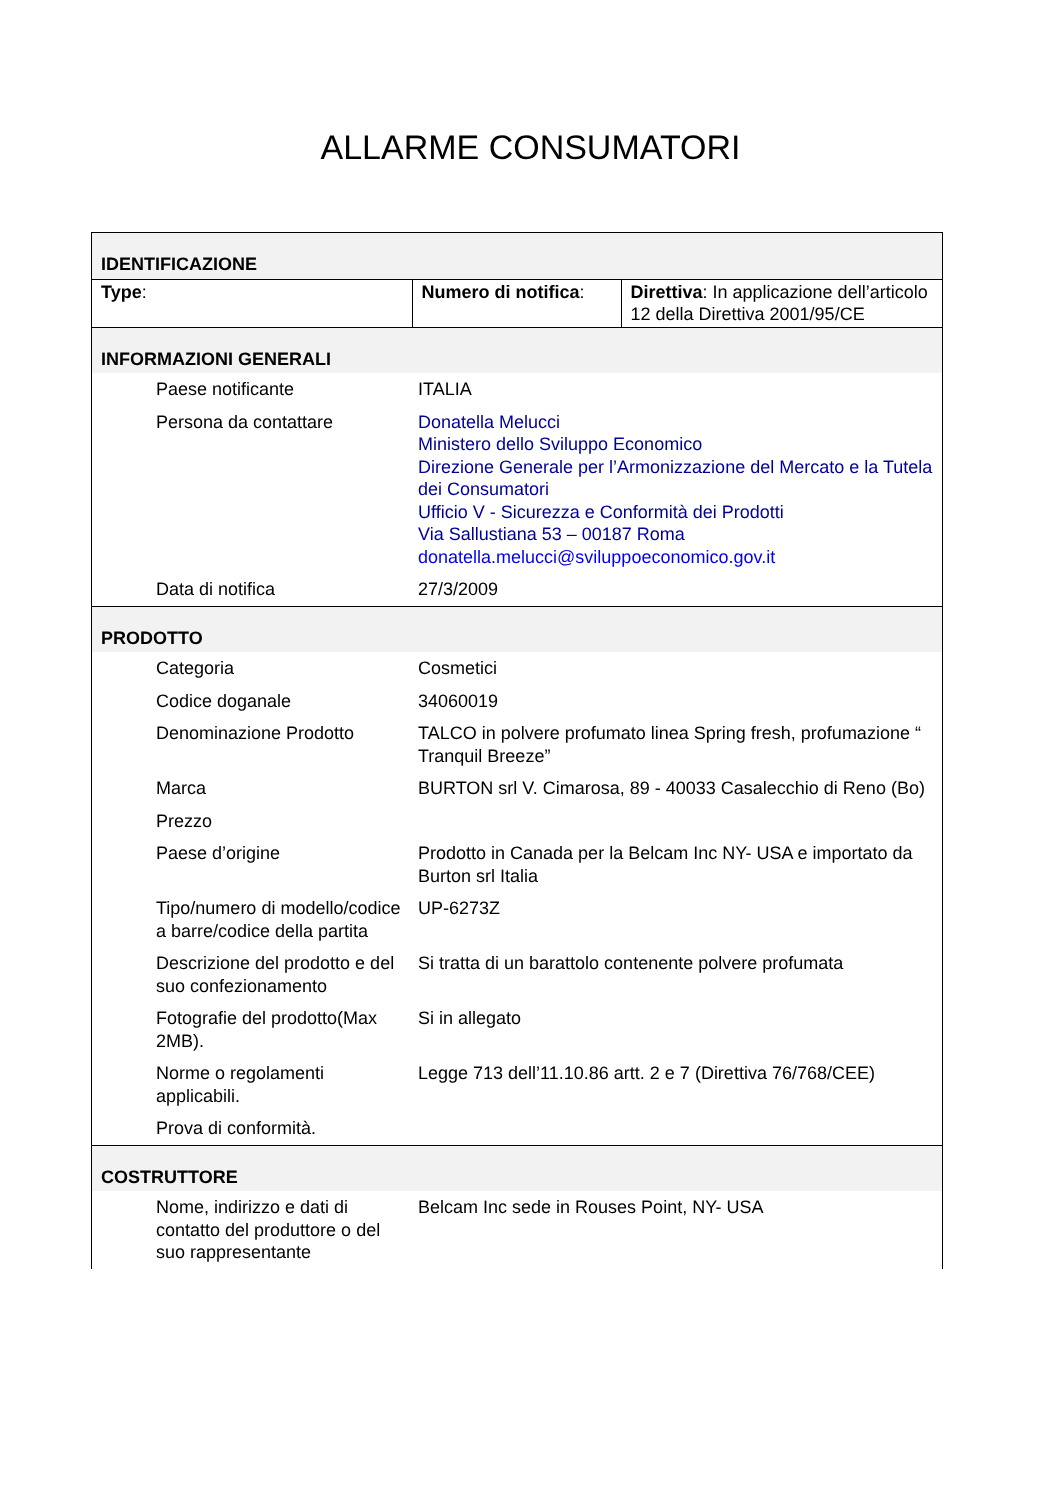ALLARME CONSUMATORI
| IDENTIFICAZIONE | | |
| Type : | Numero di notifica : | Direttiva : In applicazione dell’articolo 12 della Direttiva 2001/95/CE |
| INFORMAZIONI GENERALI | | |
| Paese notificante | ITALIA | |
| Persona da contattare | Donatella Melucci Ministero dello Sviluppo Economico Direzione Generale per l’Armonizzazione del Mercato e la Tutela dei Consumatori Ufficio V - Sicurezza e Conformità dei Prodotti Via Sallustiana 53 – 00187 Roma donatella.melucci@sviluppoeconomico.gov.it | |
| Data di notifica | 27/3/2009 | |
| PRODOTTO | | |
| Categoria | Cosmetici | |
| Codice doganale | 34060019 | |
| Denominazione Prodotto | TALCO in polvere profumato linea Spring fresh, profumazione “ Tranquil Breeze” | |
| Marca | BURTON srl V. Cimarosa, 89 - 40033 Casalecchio di Reno (Bo) | |
| Prezzo | | |
| Paese d’origine | Prodotto in Canada per la Belcam Inc NY- USA e importato da Burton srl Italia | |
| Tipo/numero di modello/codice a barre/codice della partita | UP-6273Z | |
| Descrizione del prodotto e del suo confezionamento | Si tratta di un barattolo contenente polvere profumata | |
| Fotografie del prodotto(Max 2MB). | Si in allegato | |
| Norme o regolamenti applicabili. | Legge 713 dell’11.10.86 artt. 2 e 7 (Direttiva 76/768/CEE) | |
| Prova di conformità. | | |
| COSTRUTTORE | | |
| Nome, indirizzo e dati di contatto del produttore o del suo rappresentante | Belcam Inc sede in Rouses Point, NY- USA | |